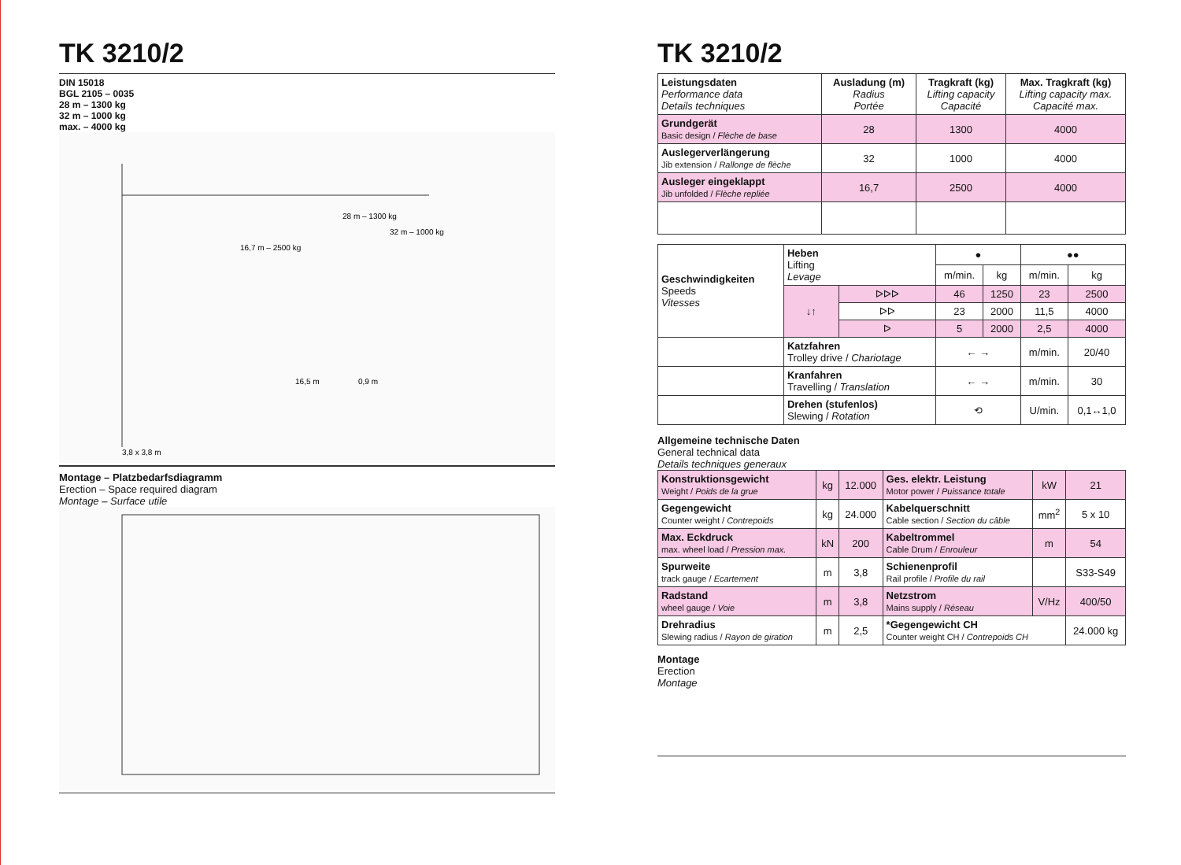TK 3210/2
DIN 15018
BGL 2105 – 0035
28 m – 1300 kg
32 m – 1000 kg
max. – 4000 kg
28 m – 1300 kg
32 m – 1000 kg
16,7 m – 2500 kg
16,5 m
0,9 m
3,8 x 3,8 m
Montage – Platzbedarfsdiagramm
Erection – Space required diagram
Montage – Surface utile
TK 3210/2
| Leistungsdaten Performance data Details techniques | Ausladung (m) Radius Portée | Tragkraft (kg) Lifting capacity Capacité | Max. Tragkraft (kg) Lifting capacity max. Capacité max. |
| Grundgerät Basic design / Flèche de base | 28 | 1300 | 4000 |
| Auslegerverlängerung Jib extension / Rallonge de flèche | 32 | 1000 | 4000 |
| Ausleger eingeklappt Jib unfolded / Flèche repliée | 16,7 | 2500 | 4000 |
| Geschwindigkeiten Speeds Vitesses | Heben Lifting Levage | | ● | | ●● | |
| | | | m/min. | kg | m/min. | kg |
| | ↓↑ | ᐅᐅᐅ | 46 | 1250 | 23 | 2500 |
| | | ᐅᐅ | 23 | 2000 | 11,5 | 4000 |
| | | ᐅ | 5 | 2000 | 2,5 | 4000 |
| | Katzfahren Trolley drive / Chariotage | | ← → | | m/min. | 20/40 |
| | Kranfahren Travelling / Translation | | ← → | | m/min. | 30 |
| | Drehen (stufenlos) Slewing / Rotation | | ⟲ | | U/min. | 0,1↔1,0 |
Allgemeine technische Daten
General technical data
Details techniques generaux
| Konstruktionsgewicht Weight / Poids de la grue | kg | 12.000 | Ges. elektr. Leistung Motor power / Puissance totale | kW | 21 |
| Gegengewicht Counter weight / Contrepoids | kg | 24.000 | Kabelquerschnitt Cable section / Section du câble | mm<sup>2</sup> | 5 x 10 |
| Max. Eckdruck max. wheel load / Pression max. | kN | 200 | Kabeltrommel Cable Drum / Enrouleur | m | 54 |
| Spurweite track gauge / Ecartement | m | 3,8 | Schienenprofil Rail profile / Profile du rail | | S33-S49 |
| Radstand wheel gauge / Voie | m | 3,8 | Netzstrom Mains supply / Réseau | V/Hz | 400/50 |
| Drehradius Slewing radius / Rayon de giration | m | 2,5 | *Gegengewicht CH Counter weight CH / Contrepoids CH | | 24.000 kg |
Montage
Erection
Montage